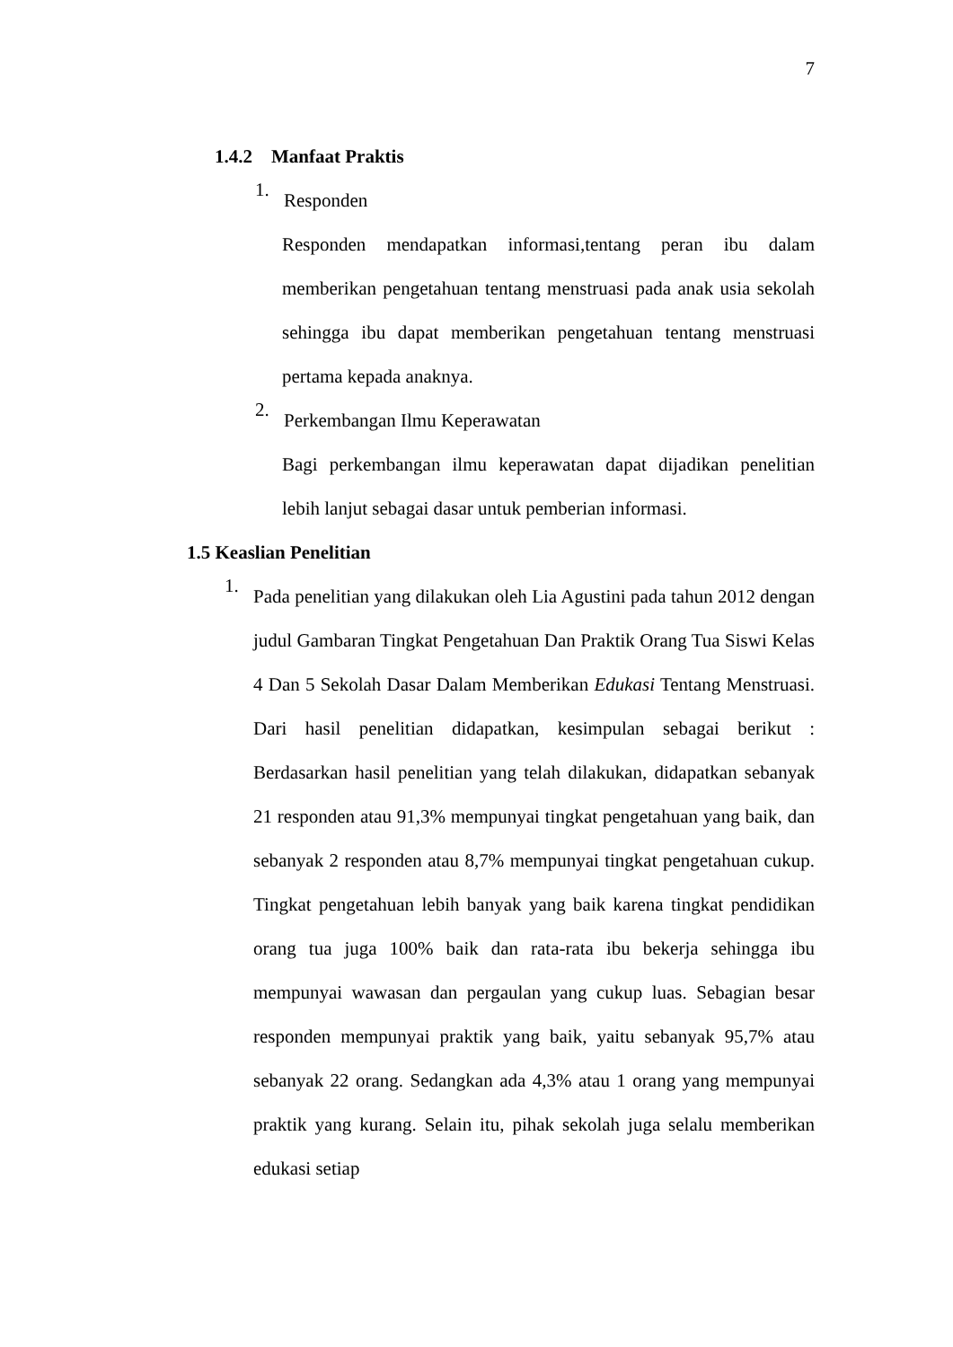7
1.4.2 Manfaat Praktis
1.
Responden
Responden mendapatkan informasi,tentang peran ibu dalam memberikan pengetahuan tentang menstruasi pada anak usia sekolah sehingga ibu dapat memberikan pengetahuan tentang menstruasi pertama kepada anaknya.
2.
Perkembangan Ilmu Keperawatan
Bagi perkembangan ilmu keperawatan dapat dijadikan penelitian lebih lanjut sebagai dasar untuk pemberian informasi.
1.5 Keaslian Penelitian
1.
Pada penelitian yang dilakukan oleh Lia Agustini pada tahun 2012 dengan judul Gambaran Tingkat Pengetahuan Dan Praktik Orang Tua Siswi Kelas 4 Dan 5 Sekolah Dasar Dalam Memberikan Edukasi Tentang Menstruasi. Dari hasil penelitian didapatkan, kesimpulan sebagai berikut : Berdasarkan hasil penelitian yang telah dilakukan, didapatkan sebanyak 21 responden atau 91,3% mempunyai tingkat pengetahuan yang baik, dan sebanyak 2 responden atau 8,7% mempunyai tingkat pengetahuan cukup. Tingkat pengetahuan lebih banyak yang baik karena tingkat pendidikan orang tua juga 100% baik dan rata-rata ibu bekerja sehingga ibu mempunyai wawasan dan pergaulan yang cukup luas. Sebagian besar responden mempunyai praktik yang baik, yaitu sebanyak 95,7% atau sebanyak 22 orang. Sedangkan ada 4,3% atau 1 orang yang mempunyai praktik yang kurang. Selain itu, pihak sekolah juga selalu memberikan edukasi setiap